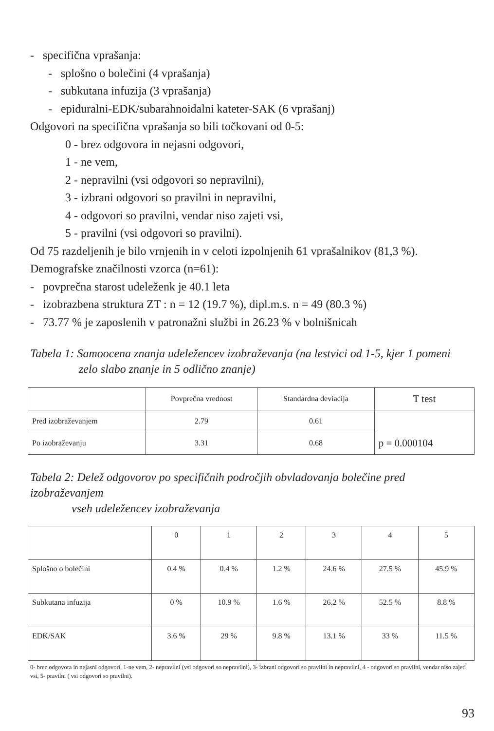- specifična vprašanja:
- splošno o bolečini (4 vprašanja)
- subkutana infuzija (3 vprašanja)
- epiduralni-EDK/subarahnoidalni kateter-SAK (6 vprašanj)
Odgovori na specifična vprašanja so bili točkovani od 0-5:
0 - brez odgovora in nejasni odgovori,
1 - ne vem,
2 - nepravilni (vsi odgovori so nepravilni),
3 - izbrani odgovori so pravilni in nepravilni,
4 - odgovori so pravilni, vendar niso zajeti vsi,
5 - pravilni (vsi odgovori so pravilni).
Od 75 razdeljenih je bilo vrnjenih in v celoti izpolnjenih 61 vprašalnikov (81,3 %).
Demografske značilnosti vzorca (n=61):
- povprečna starost udeleženk je 40.1 leta
- izobrazbena struktura ZT : n = 12 (19.7 %), dipl.m.s. n = 49 (80.3 %)
- 73.77 % je zaposlenih v patronažni službi in 26.23 % v bolnišnicah
Tabela 1: Samoocena znanja udeležencev izobraževanja (na lestvici od 1-5, kjer 1 pomeni
zelo slabo znanje in 5 odlično znanje)
| | Povprečna vrednost | Standardna deviacija | T test |
| --- | --- | --- | --- |
| Pred izobraževanjem | 2.79 | 0.61 | p = 0.000104 |
| Po izobraževanju | 3.31 | 0.68 | |
Tabela 2: Delež odgovorov po specifičnih področjih obvladovanja bolečine pred izobraževanjem
vseh udeležencev izobraževanja
| | 0 | 1 | 2 | 3 | 4 | 5 |
| --- | --- | --- | --- | --- | --- | --- |
| Splošno o bolečini | 0.4 % | 0.4 % | 1.2 % | 24.6 % | 27.5 % | 45.9 % |
| Subkutana infuzija | 0 % | 10.9 % | 1.6 % | 26.2 % | 52.5 % | 8.8 % |
| EDK/SAK | 3.6 % | 29 % | 9.8 % | 13.1 % | 33 % | 11.5 % |
0- brez odgovora in nejasni odgovori, 1-ne vem, 2- nepravilni (vsi odgovori so nepravilni), 3- izbrani odgovori so pravilni in nepravilni, 4 - odgovori so pravilni, vendar niso zajeti vsi, 5- pravilni ( vsi odgovori so pravilni).
93